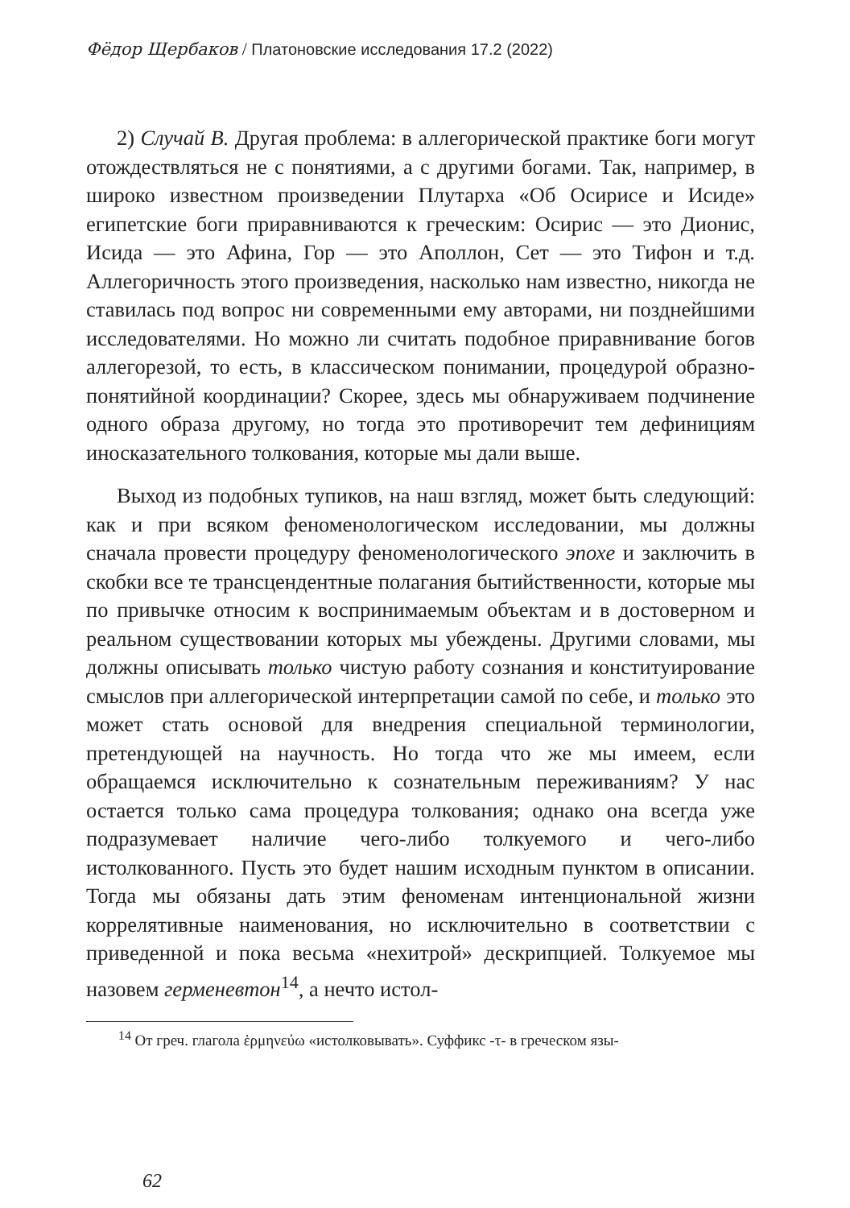Фёдор Щербаков / Платоновские исследования 17.2 (2022)
2) Случай B. Другая проблема: в аллегорической практике боги могут отождествляться не с понятиями, а с другими богами. Так, например, в широко известном произведении Плутарха «Об Осирисе и Исиде» египетские боги приравниваются к греческим: Осирис — это Дионис, Исида — это Афина, Гор — это Аполлон, Сет — это Тифон и т.д. Аллегоричность этого произведения, насколько нам известно, никогда не ставилась под вопрос ни современными ему авторами, ни позднейшими исследователями. Но можно ли считать подобное приравнивание богов аллегорезой, то есть, в классическом понимании, процедурой образно-понятийной координации? Скорее, здесь мы обнаруживаем подчинение одного образа другому, но тогда это противоречит тем дефинициям иносказательного толкования, которые мы дали выше.
Выход из подобных тупиков, на наш взгляд, может быть следующий: как и при всяком феноменологическом исследовании, мы должны сначала провести процедуру феноменологического эпохе и заключить в скобки все те трансцендентные полагания бытийственности, которые мы по привычке относим к воспринимаемым объектам и в достоверном и реальном существовании которых мы убеждены. Другими словами, мы должны описывать только чистую работу сознания и конституирование смыслов при аллегорической интерпретации самой по себе, и только это может стать основой для внедрения специальной терминологии, претендующей на научность. Но тогда что же мы имеем, если обращаемся исключительно к сознательным переживаниям? У нас остается только сама процедура толкования; однако она всегда уже подразумевает наличие чего-либо толкуемого и чего-либо истолкованного. Пусть это будет нашим исходным пунктом в описании. Тогда мы обязаны дать этим феноменам интенциональной жизни коррелятивные наименования, но исключительно в соответствии с приведенной и пока весьма «нехитрой» дескрипцией. Толкуемое мы назовем герменевтон<sup>14</sup>, а нечто истол-
<sup>14</sup> От греч. глагола ἑρμηνεύω «истолковывать». Суффикс -τ- в греческом язы-
62